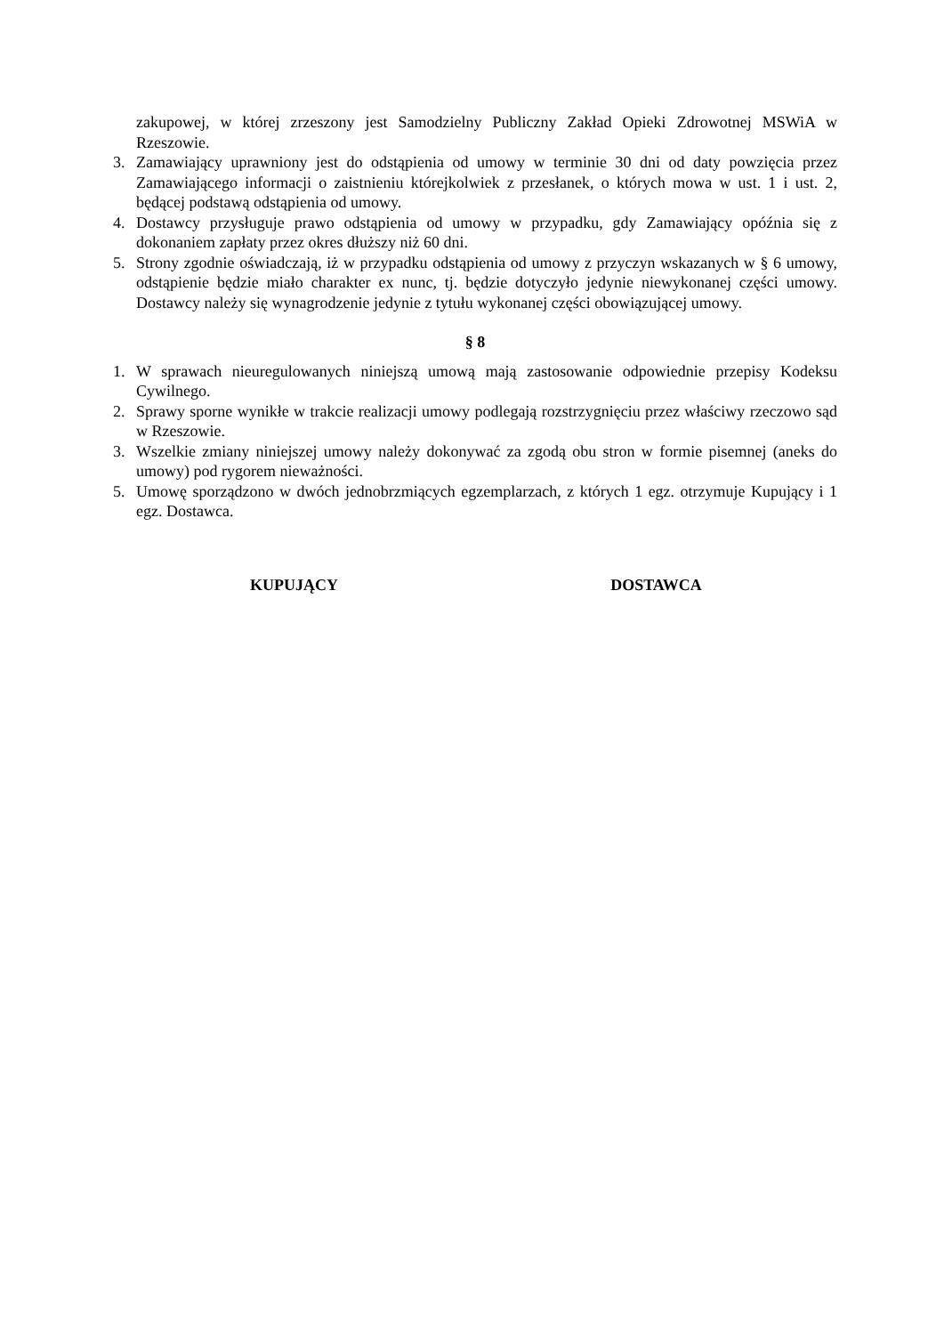zakupowej, w której zrzeszony jest Samodzielny Publiczny Zakład Opieki Zdrowotnej MSWiA w Rzeszowie.
3. Zamawiający uprawniony jest do odstąpienia od umowy w terminie 30 dni od daty powzięcia przez Zamawiającego informacji o zaistnieniu którejkolwiek z przesłanek, o których mowa w ust. 1 i ust. 2, będącej podstawą odstąpienia od umowy.
4. Dostawcy przysługuje prawo odstąpienia od umowy w przypadku, gdy Zamawiający opóźnia się z dokonaniem zapłaty przez okres dłuższy niż 60 dni.
5. Strony zgodnie oświadczają, iż w przypadku odstąpienia od umowy z przyczyn wskazanych w § 6 umowy, odstąpienie będzie miało charakter ex nunc, tj. będzie dotyczyło jedynie niewykonanej części umowy. Dostawcy należy się wynagrodzenie jedynie z tytułu wykonanej części obowiązującej umowy.
§ 8
1. W sprawach nieuregulowanych niniejszą umową mają zastosowanie odpowiednie przepisy Kodeksu Cywilnego.
2. Sprawy sporne wynikłe w trakcie realizacji umowy podlegają rozstrzygnięciu przez właściwy rzeczowo sąd w Rzeszowie.
3. Wszelkie zmiany niniejszej umowy należy dokonywać za zgodą obu stron w formie pisemnej (aneks do umowy) pod rygorem nieważności.
5. Umowę sporządzono w dwóch jednobrzmiących egzemplarzach, z których 1 egz. otrzymuje Kupujący i 1 egz. Dostawca.
KUPUJĄCY DOSTAWCA